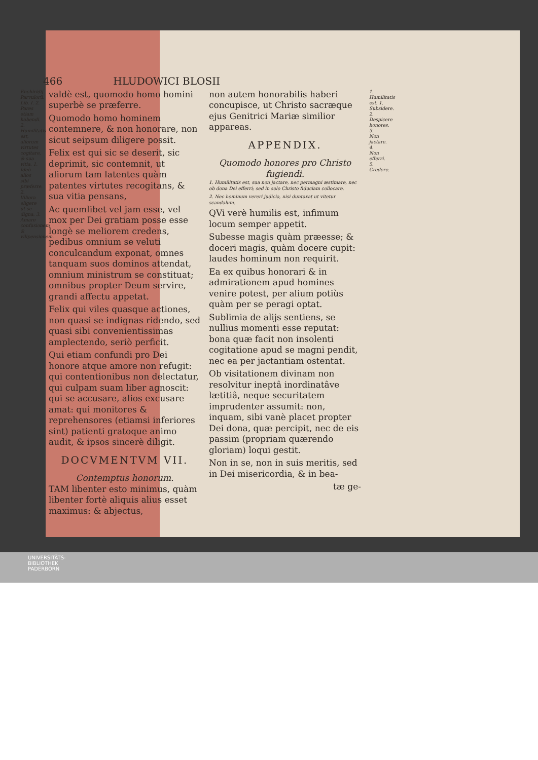466 HLUDOWICI BLOSII
Enchiridij Parvulorũ. Lib. I. 2. Pares etiam habendi. 2. Humilitatis est, aliorum virtutes cogitare, & sua vitia. 1. Ideò alios sibi præferre. 2. Viliora eligere ut se digna. 3. Amare confusionem & vilipensionem.
valdè est, quomodo homo homini superbè se præferre.
Quomodo homo hominem contemnere, & non honorare, non sicut seipsum diligere possit.
Felix est qui sic se deserit, sic deprimit, sic contemnit, ut aliorum tam latentes quàm patentes virtutes recogitans, & sua vitia pensans,
Ac quemlibet vel jam esse, vel mox per Dei gratiam posse esse longè se meliorem credens, pedibus omnium se veluti conculcandum exponat, omnes tanquam suos dominos attendat, omnium ministrum se constituat; omnibus propter Deum servire, grandi affectu appetat.
Felix qui viles quasque actiones, non quasi se indignas ridendo, sed quasi sibi convenientissimas amplectendo, seriò perficit.
Qui etiam confundi pro Dei honore atque amore non refugit: qui contentionibus non delectatur, qui culpam suam liber agnoscit: qui se accusare, alios excusare amat: qui monitores & reprehensores (etiamsi inferiores sint) patienti gratoque animo audit, & ipsos sincerè diligit.
DOCVMENTVM VII.
Contemptus honorum.
TAM libenter esto minimus, quàm libenter fortè aliquis alius esset maximus: & abjectus,
non autem honorabilis haberi concupisce, ut Christo sacræque ejus Genitrici Mariæ similior appareas.
APPENDIX.
Quomodo honores pro Christo fugiendi.
1. Humilitatis est, sua non jactare, nec permagni æstimare, nec ob dona Dei efferri; sed in solo Christo fiduciam collocare.
2. Nec hominum vereri judicia, nisi duntaxat ut vitetur scandalum.
QVi verè humilis est, infimum locum semper appetit.
Subesse magis quàm præesse; & doceri magis, quàm docere cupit: laudes hominum non requirit.
Ea ex quibus honorari & in admirationem apud homines venire potest, per alium potiùs quàm per se peragi optat.
Sublimia de alijs sentiens, se nullius momenti esse reputat: bona quæ facit non insolenti cogitatione apud se magni pendit, nec ea per jactantiam ostentat.
Ob visitationem divinam non resolvitur ineptâ inordinatâve lætitiâ, neque securitatem imprudenter assumit: non, inquam, sibi vanè placet propter Dei dona, quæ percipit, nec de eis passim (propriam quærendo gloriam) loqui gestit.
Non in se, non in suis meritis, sed in Dei misericordia, & in bea-
tæ ge-
1. Humilitatis est. 1. Subsidere. 2. Despicere honores. 3. Non jactare. 4. Non efferri. 5. Credere.
UNIVERSITÄTS-
BIBLIOTHEK
PADERBORN